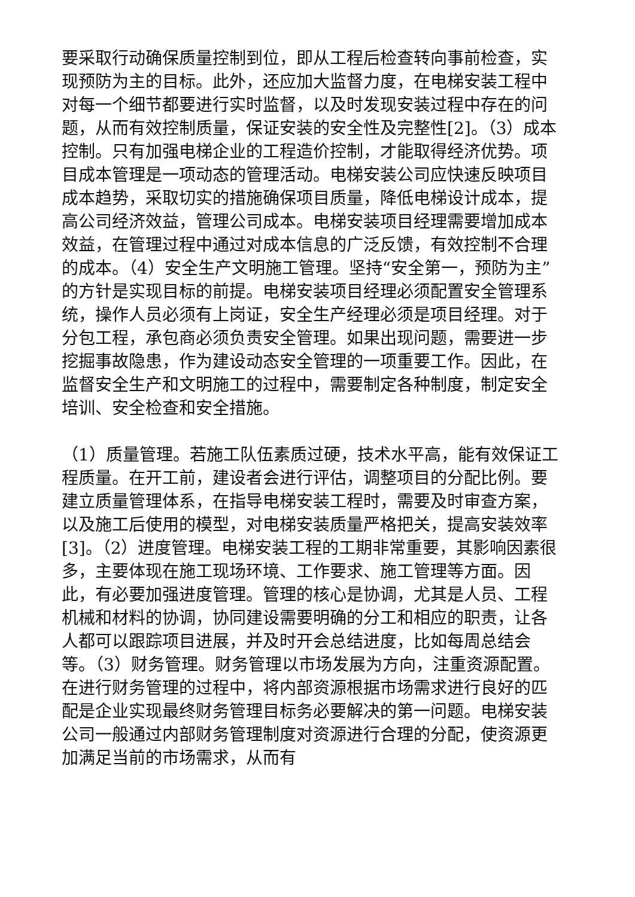要采取行动确保质量控制到位，即从工程后检查转向事前检查，实现预防为主的目标。此外，还应加大监督力度，在电梯安装工程中对每一个细节都要进行实时监督，以及时发现安装过程中存在的问题，从而有效控制质量，保证安装的安全性及完整性[2]。（3）成本控制。只有加强电梯企业的工程造价控制，才能取得经济优势。项目成本管理是一项动态的管理活动。电梯安装公司应快速反映项目成本趋势，采取切实的措施确保项目质量，降低电梯设计成本，提高公司经济效益，管理公司成本。电梯安装项目经理需要增加成本效益，在管理过程中通过对成本信息的广泛反馈，有效控制不合理的成本。（4）安全生产文明施工管理。坚持“安全第一，预防为主”的方针是实现目标的前提。电梯安装项目经理必须配置安全管理系统，操作人员必须有上岗证，安全生产经理必须是项目经理。对于分包工程，承包商必须负责安全管理。如果出现问题，需要进一步挖掘事故隐患，作为建设动态安全管理的一项重要工作。因此，在监督安全生产和文明施工的过程中，需要制定各种制度，制定安全培训、安全检查和安全措施。
（1）质量管理。若施工队伍素质过硬，技术水平高，能有效保证工程质量。在开工前，建设者会进行评估，调整项目的分配比例。要建立质量管理体系，在指导电梯安装工程时，需要及时审查方案，以及施工后使用的模型，对电梯安装质量严格把关，提高安装效率[3]。（2）进度管理。电梯安装工程的工期非常重要，其影响因素很多，主要体现在施工现场环境、工作要求、施工管理等方面。因此，有必要加强进度管理。管理的核心是协调，尤其是人员、工程机械和材料的协调，协同建设需要明确的分工和相应的职责，让各人都可以跟踪项目进展，并及时开会总结进度，比如每周总结会等。（3）财务管理。财务管理以市场发展为方向，注重资源配置。在进行财务管理的过程中，将内部资源根据市场需求进行良好的匹配是企业实现最终财务管理目标务必要解决的第一问题。电梯安装公司一般通过内部财务管理制度对资源进行合理的分配，使资源更加满足当前的市场需求，从而有